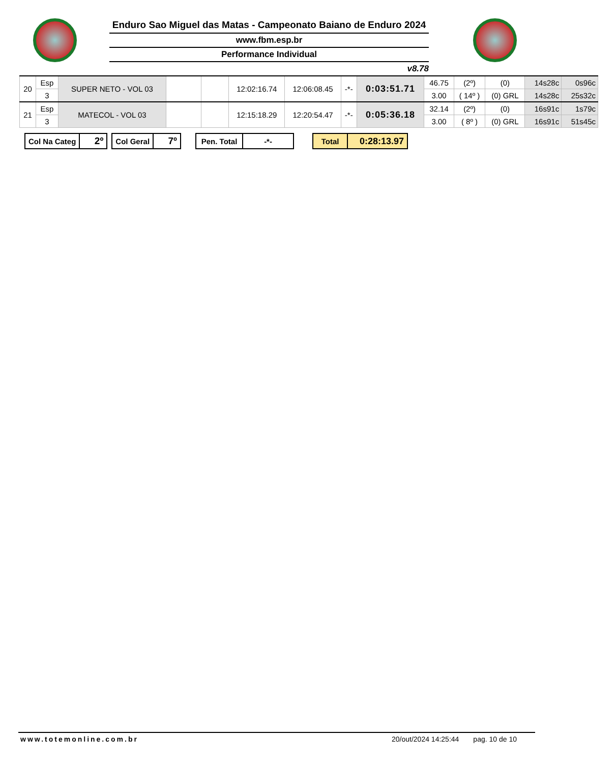Enduro Sao Miguel das Matas - Campeonato Baiano de Enduro 2024
www.fbm.esp.br
Performance Individual
v8.78
| 20 | Esp | SUPER NETO - VOL 03 | | | 12:02:16.74 | 12:06:08.45 | -*- | 0:03:51.71 | 46.75 | (2º) | (0) | 14s28c | 0s96c |
| | 3 | | | | | | | | 3.00 | ( 14º ) | (0) GRL | 14s28c | 25s32c |
| 21 | Esp | MATECOL - VOL 03 | | | 12:15:18.29 | 12:20:54.47 | -*- | 0:05:36.18 | 32.14 | (2º) | (0) | 16s91c | 1s79c |
| | 3 | | | | | | | | 3.00 | ( 8º ) | (0) GRL | 16s91c | 51s45c |
| Col Na Categ | 2º |
| Col Geral | 7º |
| Pen. Total | -*- |
| Total | 0:28:13.97 |
www.totemonline.com.br 20/out/2024 14:25:44 pag. 10 de 10